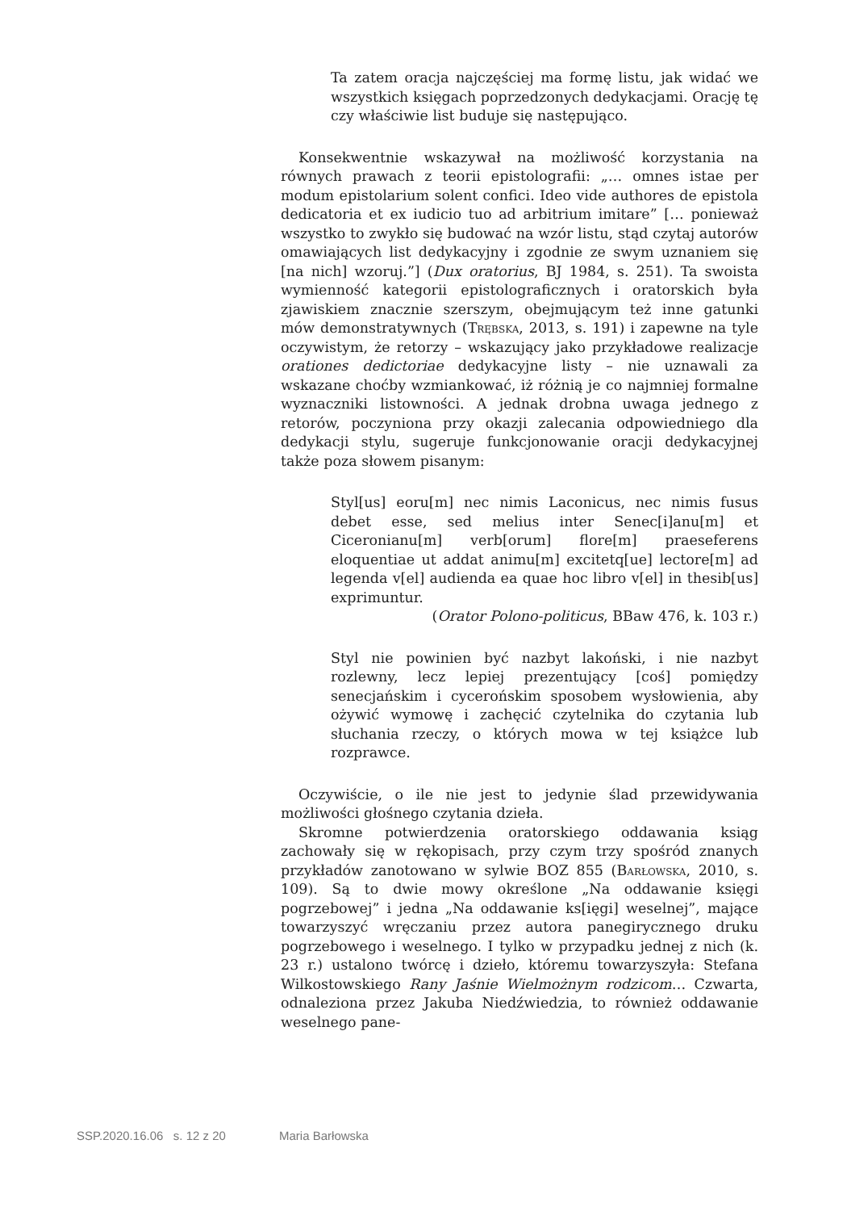Ta zatem oracja najczęściej ma formę listu, jak widać we wszystkich księgach poprzedzonych dedykacjami. Orację tę czy właściwie list buduje się następująco.
Konsekwentnie wskazywał na możliwość korzystania na równych prawach z teorii epistolografii: „… omnes istae per modum epistolarium solent confici. Ideo vide authores de epistola dedicatoria et ex iudicio tuo ad arbitrium imitare” [… ponieważ wszystko to zwykło się budować na wzór listu, stąd czytaj autorów omawiających list dedykacyjny i zgodnie ze swym uznaniem się [na nich] wzoruj.”] (Dux oratorius, BJ 1984, s. 251). Ta swoista wymienność kategorii epistolograficznych i oratorskich była zjawiskiem znacznie szerszym, obejmującym też inne gatunki mów demonstratywnych (Trębska, 2013, s. 191) i zapewne na tyle oczywistym, że retorzy – wskazujący jako przykładowe realizacje orationes dedictoriae dedykacyjne listy – nie uznawali za wskazane choćby wzmiankować, iż różnią je co najmniej formalne wyznaczniki listowności. A jednak drobna uwaga jednego z retorów, poczyniona przy okazji zalecania odpowiedniego dla dedykacji stylu, sugeruje funkcjonowanie oracji dedykacyjnej także poza słowem pisanym:
Styl[us] eoru[m] nec nimis Laconicus, nec nimis fusus debet esse, sed melius inter Senec[i]anu[m] et Ciceronianu[m] verb[orum] flore[m] praeseferens eloquentiae ut addat animu[m] excitetq[ue] lectore[m] ad legenda v[el] audienda ea quae hoc libro v[el] in thesib[us] exprimuntur.
(Orator Polono-politicus, BBaw 476, k. 103 r.)
Styl nie powinien być nazbyt lakoński, i nie nazbyt rozlewny, lecz lepiej prezentujący [coś] pomiędzy senecjańskim i cycerońskim sposobem wysłowienia, aby ożywić wymowę i zachęcić czytelnika do czytania lub słuchania rzeczy, o których mowa w tej książce lub rozprawce.
Oczywiście, o ile nie jest to jedynie ślad przewidywania możliwości głośnego czytania dzieła.
Skromne potwierdzenia oratorskiego oddawania ksiąg zachowały się w rękopisach, przy czym trzy spośród znanych przykładów zanotowano w sylwie BOZ 855 (Barłowska, 2010, s. 109). Są to dwie mowy określone „Na oddawanie księgi pogrzebowej” i jedna „Na oddawanie ks[ięgi] weselnej”, mające towarzyszyć wręczaniu przez autora panegirycznego druku pogrzebowego i weselnego. I tylko w przypadku jednej z nich (k. 23 r.) ustalono twórcę i dzieło, któremu towarzyszyła: Stefana Wilkostowskiego Rany Jaśnie Wielmożnym rodzicom… Czwarta, odnaleziona przez Jakuba Niedźwiedzia, to również oddawanie weselnego pane-
SSP.2020.16.06 s. 12 z 20 Maria Barłowska